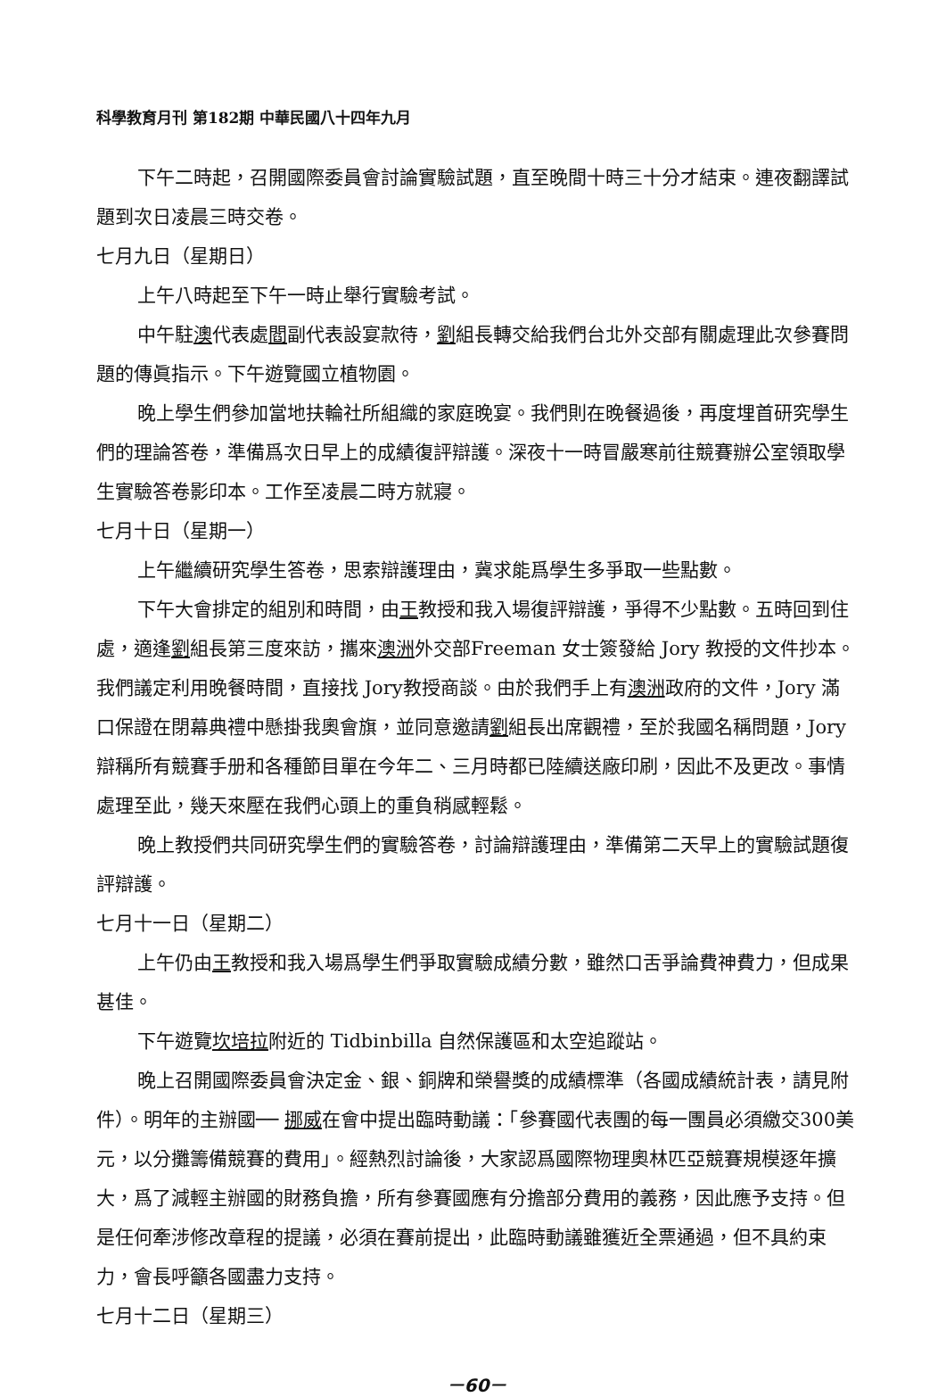科學教育月刊 第182期 中華民國八十四年九月
下午二時起，召開國際委員會討論實驗試題，直至晚間十時三十分才結束。連夜翻譯試題到次日凌晨三時交卷。
七月九日（星期日）
上午八時起至下午一時止舉行實驗考試。
中午駐澳代表處閻副代表設宴款待，劉組長轉交給我們台北外交部有關處理此次參賽問題的傳眞指示。下午遊覽國立植物園。
晚上學生們參加當地扶輪社所組織的家庭晚宴。我們則在晚餐過後，再度埋首研究學生們的理論答卷，準備爲次日早上的成績復評辯護。深夜十一時冒嚴寒前往競賽辦公室領取學生實驗答卷影印本。工作至凌晨二時方就寢。
七月十日（星期一）
上午繼續研究學生答卷，思索辯護理由，冀求能爲學生多爭取一些點數。
下午大會排定的組別和時間，由王教授和我入場復評辯護，爭得不少點數。五時回到住處，適逢劉組長第三度來訪，攜來澳洲外交部Freeman 女士簽發給 Jory 教授的文件抄本。我們議定利用晚餐時間，直接找 Jory教授商談。由於我們手上有澳洲政府的文件，Jory 滿口保證在閉幕典禮中懸掛我奧會旗，並同意邀請劉組長出席觀禮，至於我國名稱問題，Jory 辯稱所有競賽手册和各種節目單在今年二、三月時都已陸續送廠印刷，因此不及更改。事情處理至此，幾天來壓在我們心頭上的重負稍感輕鬆。
晚上教授們共同研究學生們的實驗答卷，討論辯護理由，準備第二天早上的實驗試題復評辯護。
七月十一日（星期二）
上午仍由王教授和我入場爲學生們爭取實驗成績分數，雖然口舌爭論費神費力，但成果甚佳。
下午遊覽坎培拉附近的 Tidbinbilla 自然保護區和太空追蹤站。
晚上召開國際委員會決定金、銀、銅牌和榮譽獎的成績標準（各國成績統計表，請見附件）。明年的主辦國── 挪威在會中提出臨時動議：「參賽國代表團的每一團員必須繳交300美元，以分攤籌備競賽的費用」。經熱烈討論後，大家認爲國際物理奧林匹亞競賽規模逐年擴大，爲了減輕主辦國的財務負擔，所有參賽國應有分擔部分費用的義務，因此應予支持。但是任何牽涉修改章程的提議，必須在賽前提出，此臨時動議雖獲近全票通過，但不具約束力，會長呼籲各國盡力支持。
七月十二日（星期三）
－60－